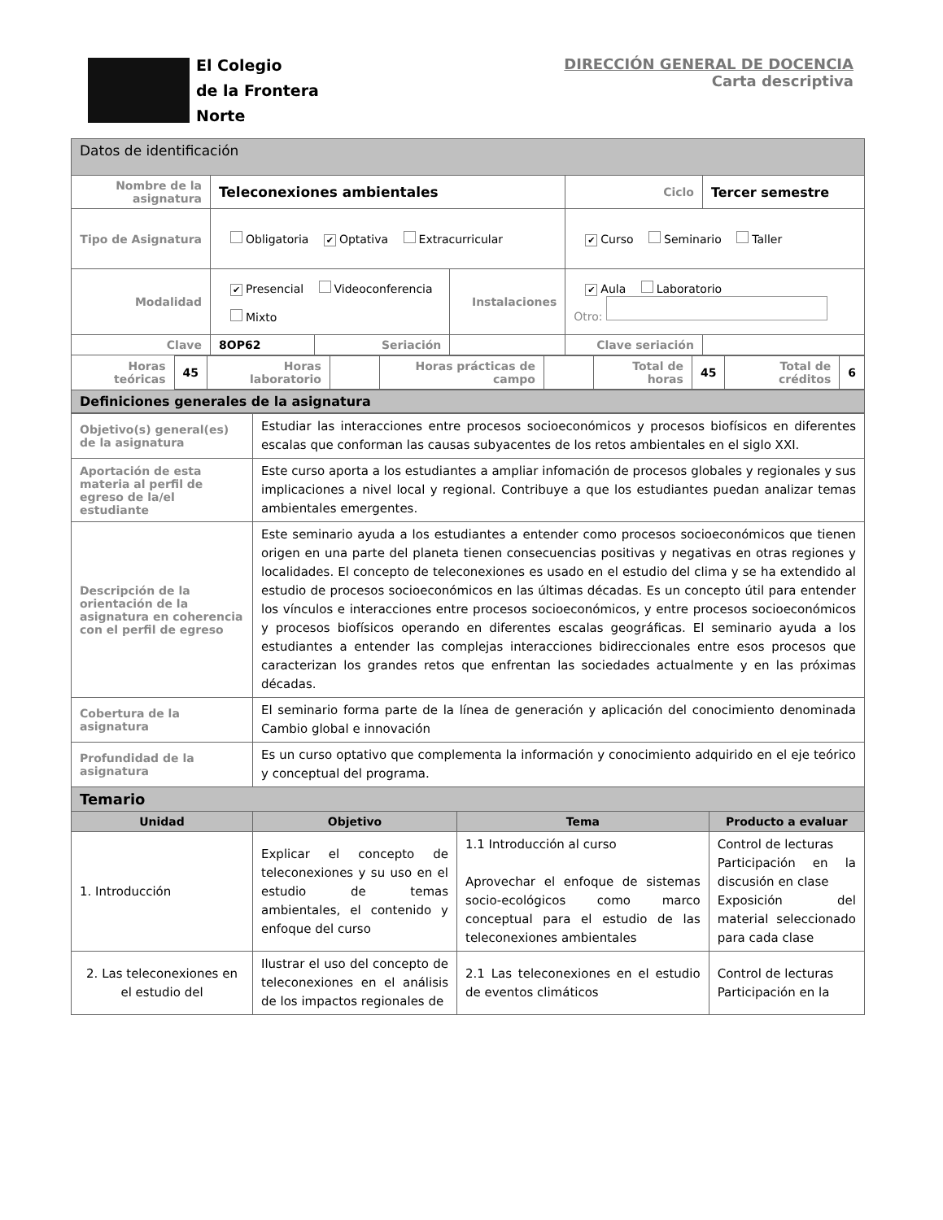El Colegio
de la Frontera
Norte
DIRECCIÓN GENERAL DE DOCENCIA
Carta descriptiva
| Datos de identificación | | | | | |
| Nombre de la asignatura | Teleconexiones ambientales | | | Ciclo | Tercer semestre |
| Tipo de Asignatura | Obligatoria ✔ Optativa Extracurricular | | | ✔ Curso Seminario Taller | |
| Modalidad | ✔ Presencial Videoconferencia Mixto | | Instalaciones | ✔ Aula Laboratorio Otro: | |
| Clave | 8OP62 | Seriación | | Clave seriación | |
| / Horas teóricas / 45 / Horas laboratorio / / Horas prácticas de campo / / Total de horas / 45 / Total de créditos / 6 / | | | | | |
| Definiciones generales de la asignatura | | | | | |
| Objetivo(s) general(es) de la asignatura | Estudiar las interacciones entre procesos socioeconómicos y procesos biofísicos en diferentes escalas que conforman las causas subyacentes de los retos ambientales en el siglo XXI. | | |
| Aportación de esta materia al perfil de egreso de la/el estudiante | Este curso aporta a los estudiantes a ampliar infomación de procesos globales y regionales y sus implicaciones a nivel local y regional. Contribuye a que los estudiantes puedan analizar temas ambientales emergentes. | | |
| Descripción de la orientación de la asignatura en coherencia con el perfil de egreso | Este seminario ayuda a los estudiantes a entender como procesos socioeconómicos que tienen origen en una parte del planeta tienen consecuencias positivas y negativas en otras regiones y localidades. El concepto de teleconexiones es usado en el estudio del clima y se ha extendido al estudio de procesos socioeconómicos en las últimas décadas. Es un concepto útil para entender los vínculos e interacciones entre procesos socioeconómicos, y entre procesos socioeconómicos y procesos biofísicos operando en diferentes escalas geográficas. El seminario ayuda a los estudiantes a entender las complejas interacciones bidireccionales entre esos procesos que caracterizan los grandes retos que enfrentan las sociedades actualmente y en las próximas décadas. | | |
| Cobertura de la asignatura | El seminario forma parte de la línea de generación y aplicación del conocimiento denominada Cambio global e innovación | | |
| Profundidad de la asignatura | Es un curso optativo que complementa la información y conocimiento adquirido en el eje teórico y conceptual del programa. | | |
| Temario | | | |
| Unidad | Objetivo | Tema | Producto a evaluar |
| 1. Introducción | Explicar el concepto de teleconexiones y su uso en el estudio de temas ambientales, el contenido y enfoque del curso | 1.1 Introducción al curso Aprovechar el enfoque de sistemas socio-ecológicos como marco conceptual para el estudio de las teleconexiones ambientales | Control de lecturas Participación en la discusión en clase Exposición del material seleccionado para cada clase |
| 2. Las teleconexiones en el estudio del | Ilustrar el uso del concepto de teleconexiones en el análisis de los impactos regionales de | 2.1 Las teleconexiones en el estudio de eventos climáticos | Control de lecturas Participación en la |